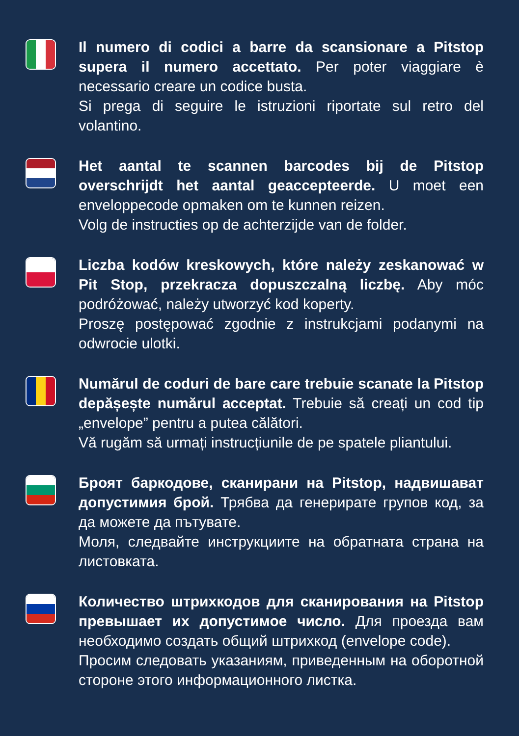Il numero di codici a barre da scansionare a Pitstop supera il numero accettato. Per poter viaggiare è necessario creare un codice busta.
Si prega di seguire le istruzioni riportate sul retro del volantino.
Het aantal te scannen barcodes bij de Pitstop overschrijdt het aantal geaccepteerde. U moet een enveloppecode opmaken om te kunnen reizen.
Volg de instructies op de achterzijde van de folder.
Liczba kodów kreskowych, które należy zeskanować w Pit Stop, przekracza dopuszczalną liczbę. Aby móc podróżować, należy utworzyć kod koperty.
Proszę postępować zgodnie z instrukcjami podanymi na odwrocie ulotki.
Numărul de coduri de bare care trebuie scanate la Pitstop depășește numărul acceptat. Trebuie să creați un cod tip „envelope” pentru a putea călători.
Vă rugăm să urmați instrucțiunile de pe spatele pliantului.
Броят баркодове, сканирани на Pitstop, надвишават допустимия брой. Трябва да генерирате групов код, за да можете да пътувате.
Моля, следвайте инструкциите на обратната страна на листовката.
Количество штрихкодов для сканирования на Pitstop превышает их допустимое число. Для проезда вам необходимо создать общий штрихкод (envelope code).
Просим следовать указаниям, приведенным на оборотной стороне этого информационного листка.